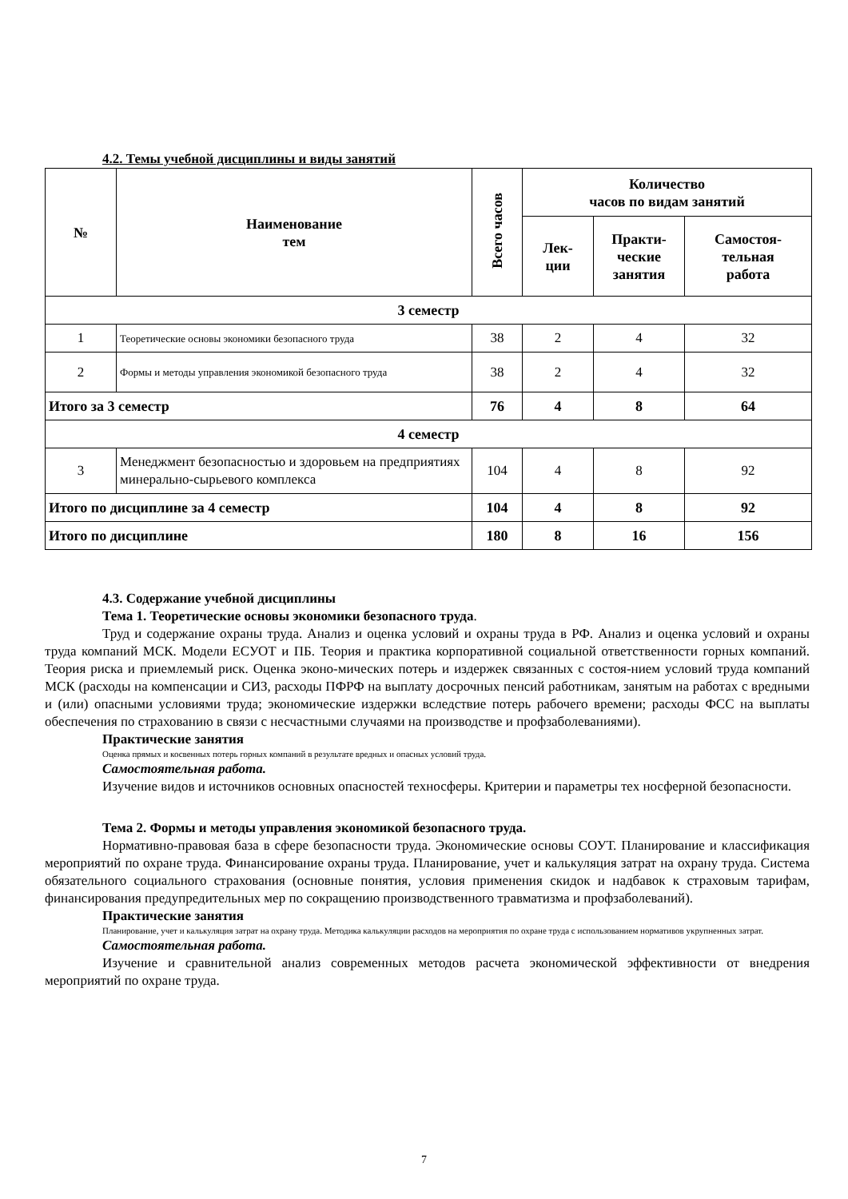4.2. Темы учебной дисциплины и виды занятий
| № | Наименование тем | Всего часов | Количество часов по видам занятий | | |
| --- | --- | --- | --- | --- | --- |
| | | | Лек- ции | Практи- ческие занятия | Самостоя- тельная работа |
| 3 семестр | | | | | |
| 1 | Теоретические основы экономики безопасного труда | 38 | 2 | 4 | 32 |
| 2 | Формы и методы управления экономикой безопасного труда | 38 | 2 | 4 | 32 |
| Итого за 3 семестр | | 76 | 4 | 8 | 64 |
| 4 семестр | | | | | |
| 3 | Менеджмент безопасностью и здоровьем на предприятиях минерально-сырьевого комплекса | 104 | 4 | 8 | 92 |
| Итого по дисциплине за 4 семестр | | 104 | 4 | 8 | 92 |
| Итого по дисциплине | | 180 | 8 | 16 | 156 |
4.3. Содержание учебной дисциплины
Тема 1. Теоретические основы экономики безопасного труда.
Труд и содержание охраны труда. Анализ и оценка условий и охраны труда в РФ. Анализ и оценка условий и охраны труда компаний МСК. Модели ЕСУОТ и ПБ. Теория и практика корпоративной социальной ответственности горных компаний. Теория риска и приемлемый риск. Оценка эконо-мических потерь и издержек связанных с состоя-нием условий труда компаний МСК (расходы на компенсации и СИЗ, расходы ПФРФ на выплату досрочных пенсий работникам, занятым на работах с вредными и (или) опасными условиями труда; экономические издержки вследствие потерь рабочего времени; расходы ФСС на выплаты обеспечения по страхованию в связи с несчастными случаями на производстве и профзаболеваниями).
Практические занятия
Оценка прямых и косвенных потерь горных компаний в результате вредных и опасных условий труда.
Самостоятельная работа.
Изучение видов и источников основных опасностей техносферы. Критерии и параметры тех носферной безопасности.
Тема 2. Формы и методы управления экономикой безопасного труда.
Нормативно-правовая база в сфере безопасности труда. Экономические основы СОУТ. Планирование и классификация мероприятий по охране труда. Финансирование охраны труда. Планирование, учет и калькуляция затрат на охрану труда. Система обязательного социального страхования (основные понятия, условия применения скидок и надбавок к страховым тарифам, финансирования предупредительных мер по сокращению производственного травматизма и профзаболеваний).
Практические занятия
Планирование, учет и калькуляция затрат на охрану труда. Методика калькуляции расходов на мероприятия по охране труда с использованием нормативов укрупненных затрат.
Самостоятельная работа.
Изучение и сравнительной анализ современных методов расчета экономической эффективности от внедрения мероприятий по охране труда.
7